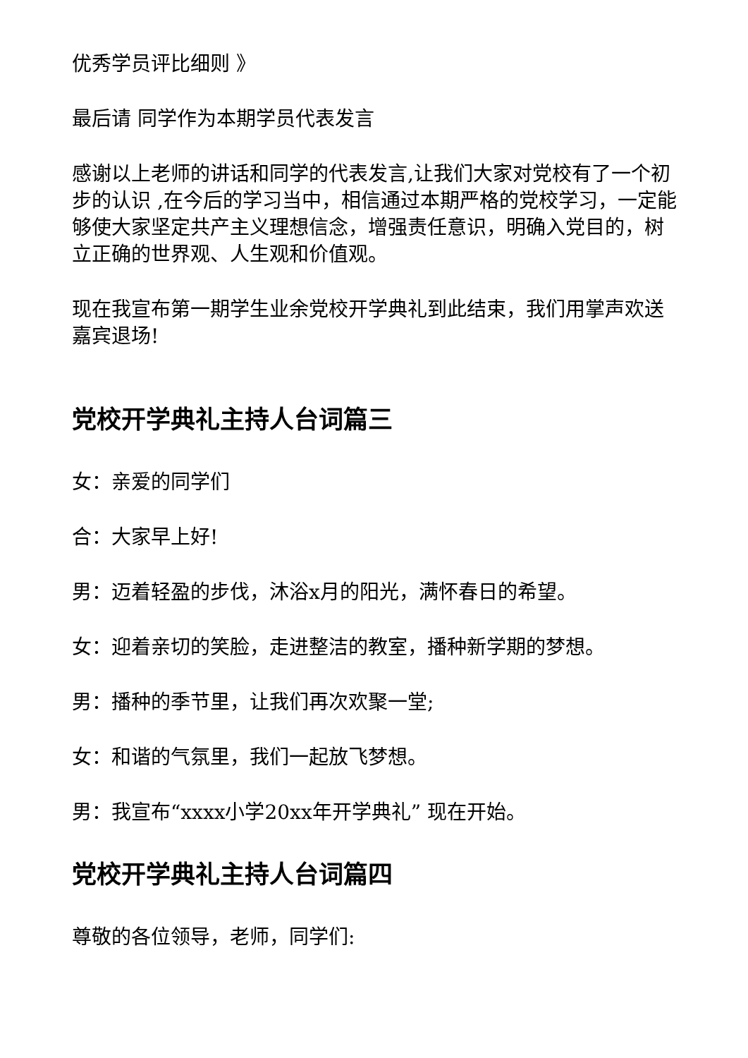优秀学员评比细则 》
最后请 同学作为本期学员代表发言
感谢以上老师的讲话和同学的代表发言,让我们大家对党校有了一个初步的认识 ,在今后的学习当中，相信通过本期严格的党校学习，一定能够使大家坚定共产主义理想信念，增强责任意识，明确入党目的，树立正确的世界观、人生观和价值观。
现在我宣布第一期学生业余党校开学典礼到此结束，我们用掌声欢送嘉宾退场!
党校开学典礼主持人台词篇三
女：亲爱的同学们
合：大家早上好!
男：迈着轻盈的步伐，沐浴x月的阳光，满怀春日的希望。
女：迎着亲切的笑脸，走进整洁的教室，播种新学期的梦想。
男：播种的季节里，让我们再次欢聚一堂;
女：和谐的气氛里，我们一起放飞梦想。
男：我宣布“xxxx小学20xx年开学典礼” 现在开始。
党校开学典礼主持人台词篇四
尊敬的各位领导，老师，同学们: